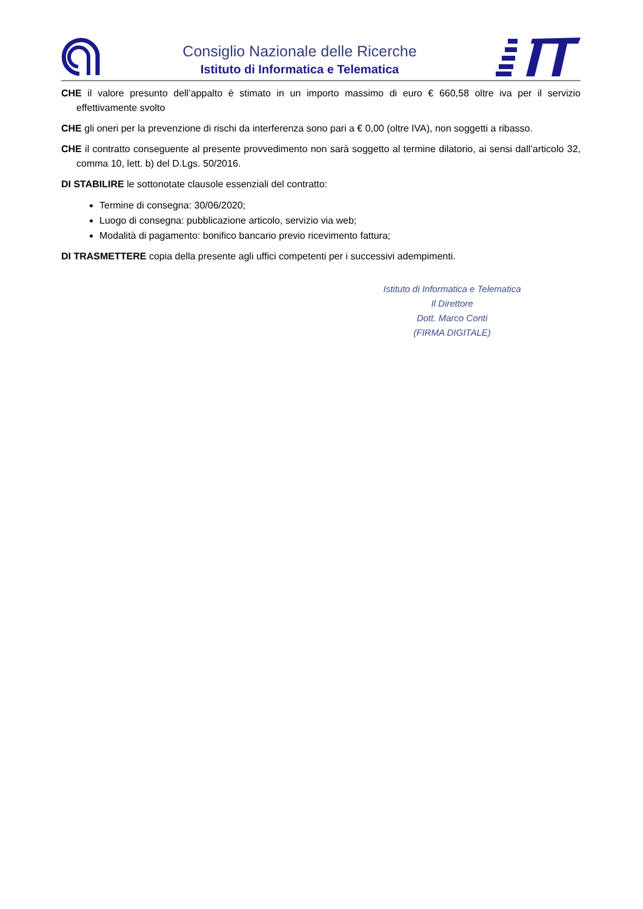Consiglio Nazionale delle Ricerche
Istituto di Informatica e Telematica
CHE il valore presunto dell’appalto è stimato in un importo massimo di euro € 660,58 oltre iva per il servizio effettivamente svolto
CHE gli oneri per la prevenzione di rischi da interferenza sono pari a € 0,00 (oltre IVA), non soggetti a ribasso.
CHE il contratto conseguente al presente provvedimento non sarà soggetto al termine dilatorio, ai sensi dall’articolo 32, comma 10, lett. b) del D.Lgs. 50/2016.
DI STABILIRE le sottonotate clausole essenziali del contratto:
Termine di consegna: 30/06/2020;
Luogo di consegna: pubblicazione articolo, servizio via web;
Modalità di pagamento: bonifico bancario previo ricevimento fattura;
DI TRASMETTERE copia della presente agli uffici competenti per i successivi adempimenti.
Istituto di Informatica e Telematica
Il Direttore
Dott. Marco Conti
(FIRMA DIGITALE)